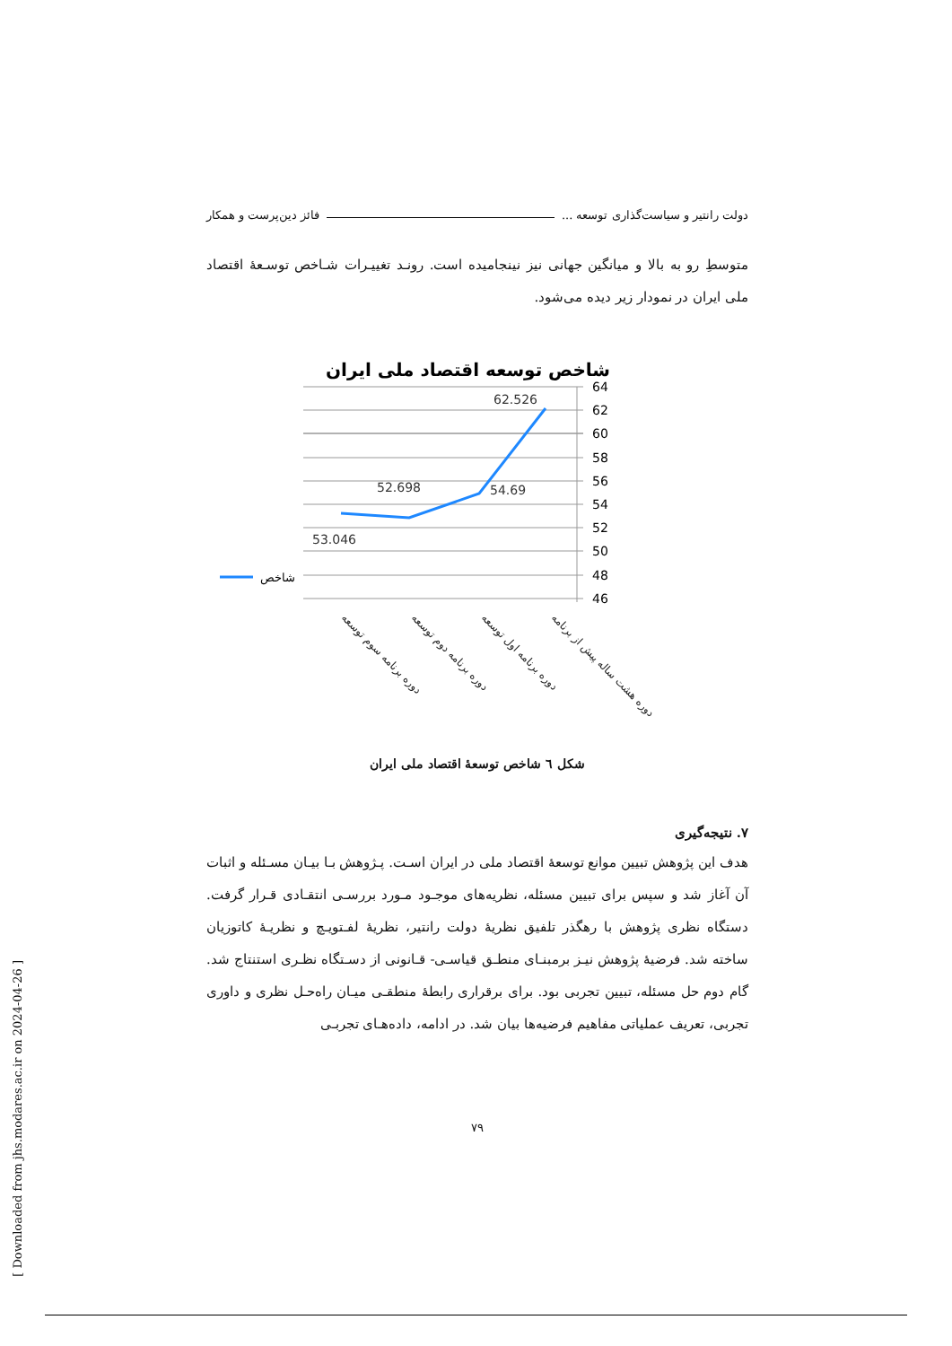دولت رانتیر و سیاست‌گذاری توسعه ... فائز دین‌پرست و همکار
متوسطِ رو به بالا و میانگین جهانی نیز نینجامیده است. رونـد تغییـرات شـاخص توسـعهٔ اقتصاد ملی ایران در نمودار زیر دیده می‌شود.
شاخص توسعه اقتصاد ملی ایران
64
62
60
58
56
54
52
50
48
46
53.046
52.698
54.69
62.526
شاخص
دوره برنامه سوم توسعه
دوره برنامه دوم توسعه
دوره برنامه اول توسعه
دوره هشت ساله پیش از برنامه
شکل ٦ شاخص توسعهٔ اقتصاد ملی ایران
۷. نتیجه‌گیری
هدف این پژوهش تبیین موانع توسعهٔ اقتصاد ملی در ایران اسـت. پـژوهش بـا بیـان مسـئله و اثبات آن آغاز شد و سپس برای تبیین مسئله، نظریه‌های موجـود مـورد بررسـی انتقـادی قـرار گرفت. دستگاه نظری پژوهش با رهگذر تلفیق نظریهٔ دولت رانتیر، نظریهٔ لفـتویـچ و نظریـهٔ کاتوزیان ساخته شد. فرضیهٔ پژوهش نیـز برمبنـای منطـق قیاسـی- قـانونی از دسـتگاه نظـری استنتاج شد. گام دوم حل مسئله، تبیین تجربی بود. برای برقراری رابطهٔ منطقـی میـان راه‌حـل نظری و داوری تجربی، تعریف عملیاتی مفاهیم فرضیه‌ها بیان شد. در ادامه، داده‌هـای تجربـی
۷۹
[ Downloaded from jhs.modares.ac.ir on 2024-04-26 ]